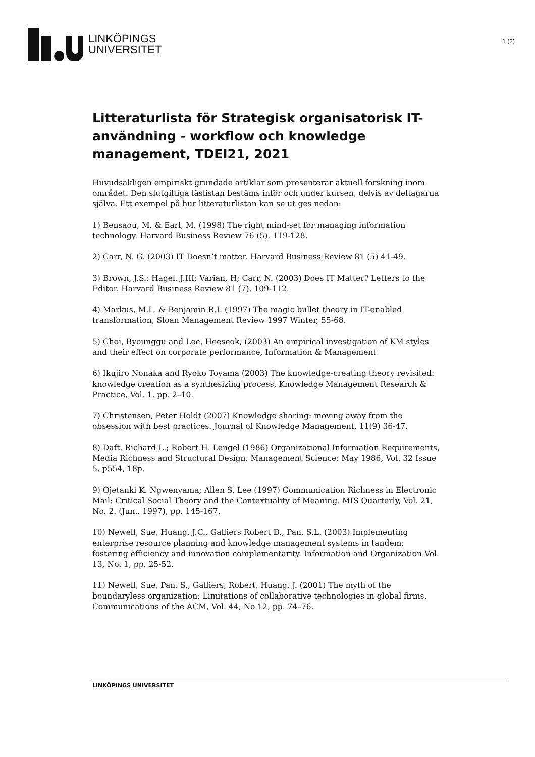LINKÖPINGS
UNIVERSITET
1 (2)
Litteraturlista för Strategisk organisatorisk IT-användning - workflow och knowledge management, TDEI21, 2021
Huvudsakligen empiriskt grundade artiklar som presenterar aktuell forskning inom området. Den slutgiltiga läslistan bestäms inför och under kursen, delvis av deltagarna själva. Ett exempel på hur litteraturlistan kan se ut ges nedan:
1) Bensaou, M. & Earl, M. (1998) The right mind-set for managing information technology. Harvard Business Review 76 (5), 119-128.
2) Carr, N. G. (2003) IT Doesn’t matter. Harvard Business Review 81 (5) 41-49.
3) Brown, J.S.; Hagel, J.III; Varian, H; Carr, N. (2003) Does IT Matter? Letters to the Editor. Harvard Business Review 81 (7), 109-112.
4) Markus, M.L. & Benjamin R.I. (1997) The magic bullet theory in IT-enabled transformation, Sloan Management Review 1997 Winter, 55-68.
5) Choi, Byounggu and Lee, Heeseok, (2003) An empirical investigation of KM styles and their effect on corporate performance, Information & Management
6) Ikujiro Nonaka and Ryoko Toyama (2003) The knowledge-creating theory revisited: knowledge creation as a synthesizing process, Knowledge Management Research & Practice, Vol. 1, pp. 2–10.
7) Christensen, Peter Holdt (2007) Knowledge sharing: moving away from the obsession with best practices. Journal of Knowledge Management, 11(9) 36-47.
8) Daft, Richard L.; Robert H. Lengel (1986) Organizational Information Requirements, Media Richness and Structural Design. Management Science; May 1986, Vol. 32 Issue 5, p554, 18p.
9) Ojetanki K. Ngwenyama; Allen S. Lee (1997) Communication Richness in Electronic Mail: Critical Social Theory and the Contextuality of Meaning. MIS Quarterly, Vol. 21, No. 2. (Jun., 1997), pp. 145-167.
10) Newell, Sue, Huang, J.C., Galliers Robert D., Pan, S.L. (2003) Implementing enterprise resource planning and knowledge management systems in tandem: fostering efficiency and innovation complementarity. Information and Organization Vol. 13, No. 1, pp. 25-52.
11) Newell, Sue, Pan, S., Galliers, Robert, Huang, J. (2001) The myth of the boundaryless organization: Limitations of collaborative technologies in global firms. Communications of the ACM, Vol. 44, No 12, pp. 74–76.
LINKÖPINGS UNIVERSITET